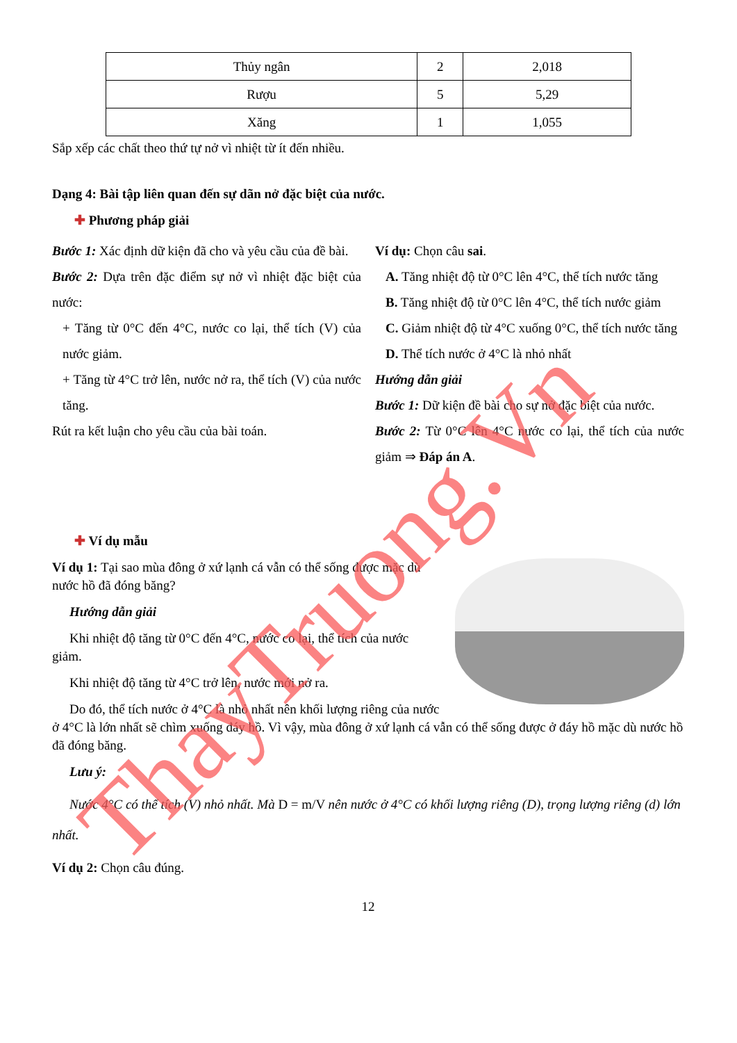| Thủy ngân | 2 | 2,018 |
| Rượu | 5 | 5,29 |
| Xăng | 1 | 1,055 |
Sắp xếp các chất theo thứ tự nở vì nhiệt từ ít đến nhiều.
Dạng 4: Bài tập liên quan đến sự dãn nở đặc biệt của nước.
✚ Phương pháp giải
Bước 1: Xác định dữ kiện đã cho và yêu cầu của đề bài.
Bước 2: Dựa trên đặc điểm sự nở vì nhiệt đặc biệt của nước:
+ Tăng từ 0°C đến 4°C, nước co lại, thể tích (V) của nước giảm.
+ Tăng từ 4°C trở lên, nước nở ra, thể tích (V) của nước tăng.
Rút ra kết luận cho yêu cầu của bài toán.
Ví dụ: Chọn câu sai.
A. Tăng nhiệt độ từ 0°C lên 4°C, thể tích nước tăng
B. Tăng nhiệt độ từ 0°C lên 4°C, thể tích nước giảm
C. Giảm nhiệt độ từ 4°C xuống 0°C, thể tích nước tăng
D. Thể tích nước ở 4°C là nhỏ nhất
Hướng dẫn giải
Bước 1: Dữ kiện đề bài cho sự nở đặc biệt của nước.
Bước 2: Từ 0°C lên 4°C nước co lại, thể tích của nước giảm ⇒ Đáp án A.
✚ Ví dụ mẫu
Ví dụ 1: Tại sao mùa đông ở xứ lạnh cá vẫn có thể sống được mặc dù nước hồ đã đóng băng?
Hướng dẫn giải
Khi nhiệt độ tăng từ 0°C đến 4°C, nước co lại, thể tích của nước giảm.
Khi nhiệt độ tăng từ 4°C trở lên, nước mới nở ra.
Do đó, thể tích nước ở 4°C là nhỏ nhất nên khối lượng riêng của nước ở 4°C là lớn nhất sẽ chìm xuống đáy hồ. Vì vậy, mùa đông ở xứ lạnh cá vẫn có thể sống được ở đáy hồ mặc dù nước hồ đã đóng băng.
Lưu ý:
Nước 4°C có thể tích (V) nhỏ nhất. Mà D = m/V nên nước ở 4°C có khối lượng riêng (D), trọng lượng riêng (d) lớn nhất.
Ví dụ 2: Chọn câu đúng.
12
ThayTruong.Vn